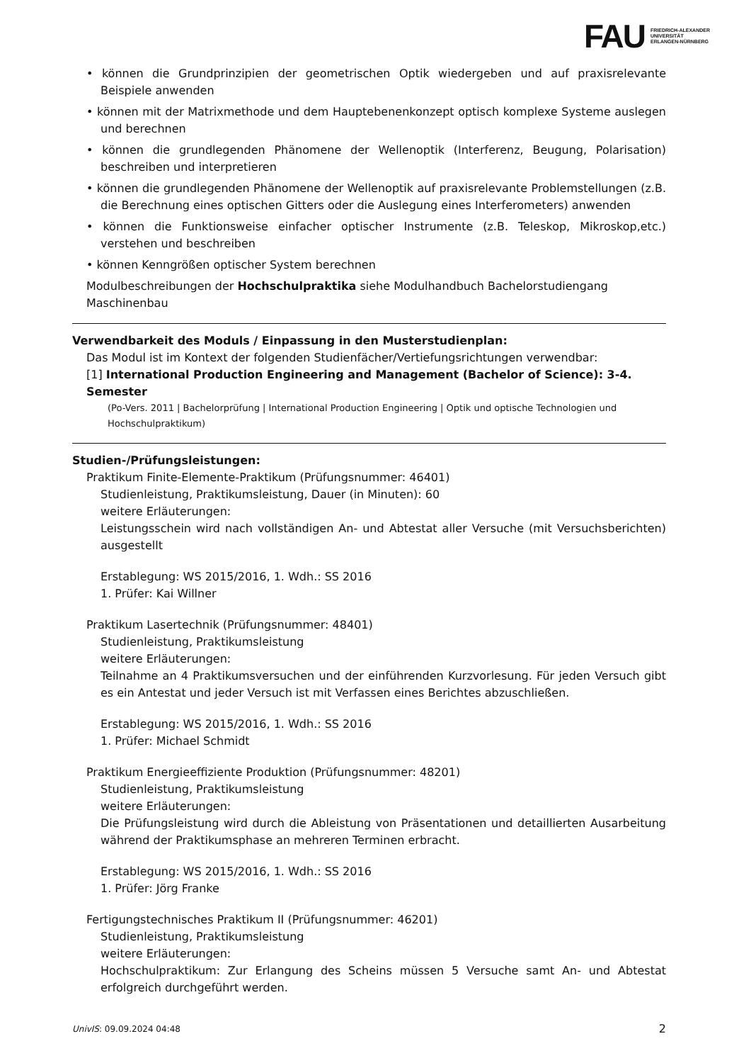FAU FRIEDRICH-ALEXANDER
UNIVERSITÄT
ERLANGEN-NÜRNBERG
• können die Grundprinzipien der geometrischen Optik wiedergeben und auf praxisrelevante Beispiele anwenden
• können mit der Matrixmethode und dem Hauptebenenkonzept optisch komplexe Systeme auslegen und berechnen
• können die grundlegenden Phänomene der Wellenoptik (Interferenz, Beugung, Polarisation) beschreiben und interpretieren
• können die grundlegenden Phänomene der Wellenoptik auf praxisrelevante Problemstellungen (z.B. die Berechnung eines optischen Gitters oder die Auslegung eines Interferometers) anwenden
• können die Funktionsweise einfacher optischer Instrumente (z.B. Teleskop, Mikroskop,etc.) verstehen und beschreiben
• können Kenngrößen optischer System berechnen
Modulbeschreibungen der Hochschulpraktika siehe Modulhandbuch Bachelorstudiengang Maschinenbau
Verwendbarkeit des Moduls / Einpassung in den Musterstudienplan:
Das Modul ist im Kontext der folgenden Studienfächer/Vertiefungsrichtungen verwendbar:
[1] International Production Engineering and Management (Bachelor of Science): 3-4. Semester
(Po-Vers. 2011 | Bachelorprüfung | International Production Engineering | Optik und optische Technologien und Hochschulpraktikum)
Studien-/Prüfungsleistungen:
Praktikum Finite-Elemente-Praktikum (Prüfungsnummer: 46401)
Studienleistung, Praktikumsleistung, Dauer (in Minuten): 60
weitere Erläuterungen:
Leistungsschein wird nach vollständigen An- und Abtestat aller Versuche (mit Versuchsberichten) ausgestellt
Erstablegung: WS 2015/2016, 1. Wdh.: SS 2016
1. Prüfer: Kai Willner
Praktikum Lasertechnik (Prüfungsnummer: 48401)
Studienleistung, Praktikumsleistung
weitere Erläuterungen:
Teilnahme an 4 Praktikumsversuchen und der einführenden Kurzvorlesung. Für jeden Versuch gibt es ein Antestat und jeder Versuch ist mit Verfassen eines Berichtes abzuschließen.
Erstablegung: WS 2015/2016, 1. Wdh.: SS 2016
1. Prüfer: Michael Schmidt
Praktikum Energieeffiziente Produktion (Prüfungsnummer: 48201)
Studienleistung, Praktikumsleistung
weitere Erläuterungen:
Die Prüfungsleistung wird durch die Ableistung von Präsentationen und detaillierten Ausarbeitung während der Praktikumsphase an mehreren Terminen erbracht.
Erstablegung: WS 2015/2016, 1. Wdh.: SS 2016
1. Prüfer: Jörg Franke
Fertigungstechnisches Praktikum II (Prüfungsnummer: 46201)
Studienleistung, Praktikumsleistung
weitere Erläuterungen:
Hochschulpraktikum: Zur Erlangung des Scheins müssen 5 Versuche samt An- und Abtestat erfolgreich durchgeführt werden.
UnivIS: 09.09.2024 04:48 2